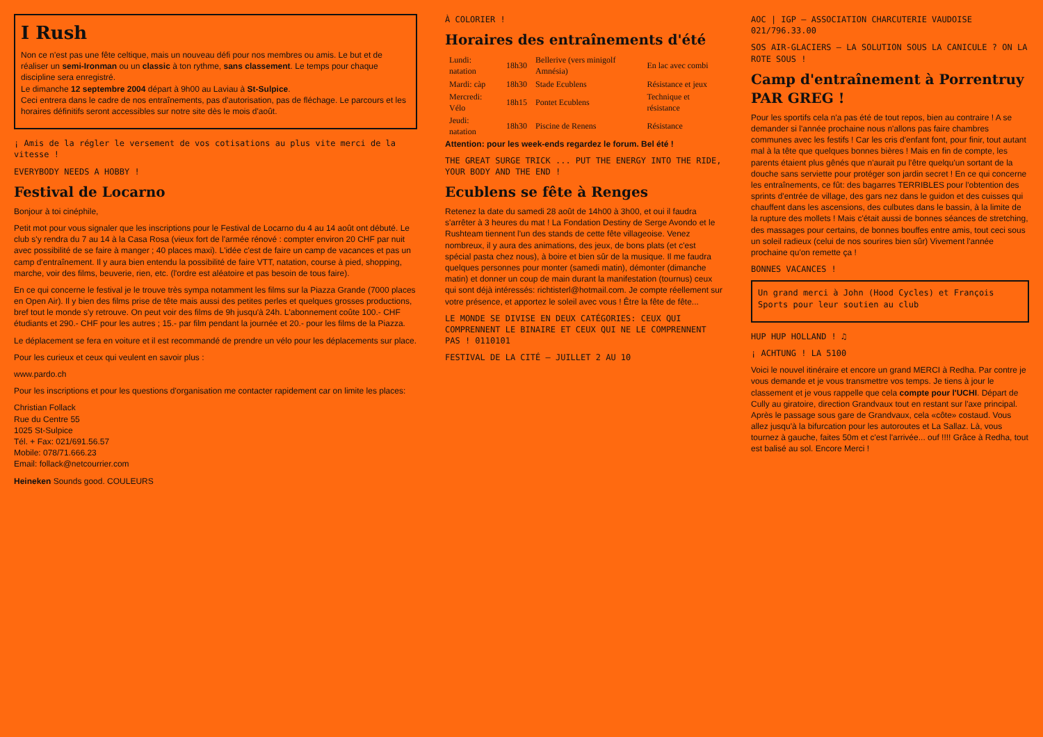I Rush
Non ce n'est pas une fête celtique, mais un nouveau défi pour nos membres ou amis. Le but et de réaliser un semi-Ironman ou un classic à ton rythme, sans classement. Le temps pour chaque discipline sera enregistré.
Le dimanche 12 septembre 2004 départ à 9h00 au Laviau à St-Sulpice.
Ceci entrera dans le cadre de nos entraînements, pas d'autorisation, pas de fléchage. Le parcours et les horaires définitifs seront accessibles sur notre site dès le mois d'août.
¡ Amis de la régler le versement de vos cotisations au plus vite merci de la vitesse !
EVERYBODY NEEDS A HOBBY !
Festival de Locarno
Bonjour à toi cinéphile,
Petit mot pour vous signaler que les inscriptions pour le Festival de Locarno du 4 au 14 août ont débuté. Le club s'y rendra du 7 au 14 à la Casa Rosa (vieux fort de l'armée rénové : compter environ 20 CHF par nuit avec possibilité de se faire à manger ; 40 places maxi). L'idée c'est de faire un camp de vacances et pas un camp d'entraînement. Il y aura bien entendu la possibilité de faire VTT, natation, course à pied, shopping, marche, voir des films, beuverie, rien, etc. (l'ordre est aléatoire et pas besoin de tous faire).
En ce qui concerne le festival je le trouve très sympa notamment les films sur la Piazza Grande (7000 places en Open Air). Il y bien des films prise de tête mais aussi des petites perles et quelques grosses productions, bref tout le monde s'y retrouve. On peut voir des films de 9h jusqu'à 24h. L'abonnement coûte 100.- CHF étudiants et 290.- CHF pour les autres ; 15.- par film pendant la journée et 20.- pour les films de la Piazza.
Le déplacement se fera en voiture et il est recommandé de prendre un vélo pour les déplacements sur place.
Pour les curieux et ceux qui veulent en savoir plus :
www.pardo.ch
Pour les inscriptions et pour les questions d'organisation me contacter rapidement car on limite les places:
Christian Follack
Rue du Centre 55
1025 St-Sulpice
Tél. + Fax: 021/691.56.57
Mobile: 078/71.666.23
Email: follack@netcourrier.com
Heineken Sounds good. COULEURS
À COLORIER !
Horaires des entraînements d'été
| Lundi: natation | 18h30 | Bellerive (vers minigolf Amnésia) | En lac avec combi |
| Mardi: càp | 18h30 | Stade Ecublens | Résistance et jeux |
| Mercredi: Vélo | 18h15 | Pontet Ecublens | Technique et résistance |
| Jeudi: natation | 18h30 | Piscine de Renens | Résistance |
Attention: pour les week-ends regardez le forum. Bel été !
THE GREAT SURGE TRICK ... PUT THE ENERGY INTO THE RIDE, YOUR BODY AND THE END !
Ecublens se fête à Renges
Retenez la date du samedi 28 août de 14h00 à 3h00, et oui il faudra s'arrêter à 3 heures du mat ! La Fondation Destiny de Serge Avondo et le Rushteam tiennent l'un des stands de cette fête villageoise. Venez nombreux, il y aura des animations, des jeux, de bons plats (et c'est spécial pasta chez nous), à boire et bien sûr de la musique. Il me faudra quelques personnes pour monter (samedi matin), démonter (dimanche matin) et donner un coup de main durant la manifestation (tournus) ceux qui sont déjà intéressés: richtisterl@hotmail.com. Je compte réellement sur votre présence, et apportez le soleil avec vous ! Être la fête de fête...
LE MONDE SE DIVISE EN DEUX CATÉGORIES: CEUX QUI COMPRENNENT LE BINAIRE ET CEUX QUI NE LE COMPRENNENT PAS ! 0110101
FESTIVAL DE LA CITÉ — JUILLET 2 AU 10
AOC | IGP — ASSOCIATION CHARCUTERIE VAUDOISE 021/796.33.00
SOS AIR-GLACIERS — LA SOLUTION SOUS LA CANICULE ? ON LA ROTE SOUS !
Camp d'entraînement à Porrentruy PAR GREG !
Pour les sportifs cela n'a pas été de tout repos, bien au contraire ! A se demander si l'année prochaine nous n'allons pas faire chambres communes avec les festifs ! Car les cris d'enfant font, pour finir, tout autant mal à la tête que quelques bonnes bières ! Mais en fin de compte, les parents étaient plus gênés que n'aurait pu l'être quelqu'un sortant de la douche sans serviette pour protéger son jardin secret ! En ce qui concerne les entraînements, ce fût: des bagarres TERRIBLES pour l'obtention des sprints d'entrée de village, des gars nez dans le guidon et des cuisses qui chauffent dans les ascensions, des culbutes dans le bassin, à la limite de la rupture des mollets ! Mais c'était aussi de bonnes séances de stretching, des massages pour certains, de bonnes bouffes entre amis, tout ceci sous un soleil radieux (celui de nos sourires bien sûr) Vivement l'année prochaine qu'on remette ça !
BONNES VACANCES !
Un grand merci à John (Hood Cycles) et François Sports pour leur soutien au club
HUP HUP HOLLAND ! ♫
¡ ACHTUNG ! LA 5100
Voici le nouvel itinéraire et encore un grand MERCI à Redha. Par contre je vous demande et je vous transmettre vos temps. Je tiens à jour le classement et je vous rappelle que cela compte pour l'UCHI. Départ de Cully au giratoire, direction Grandvaux tout en restant sur l'axe principal. Après le passage sous gare de Grandvaux, cela «côte» costaud. Vous allez jusqu'à la bifurcation pour les autoroutes et La Sallaz. Là, vous tournez à gauche, faites 50m et c'est l'arrivée... ouf !!!! Grâce à Redha, tout est balisé au sol. Encore Merci !